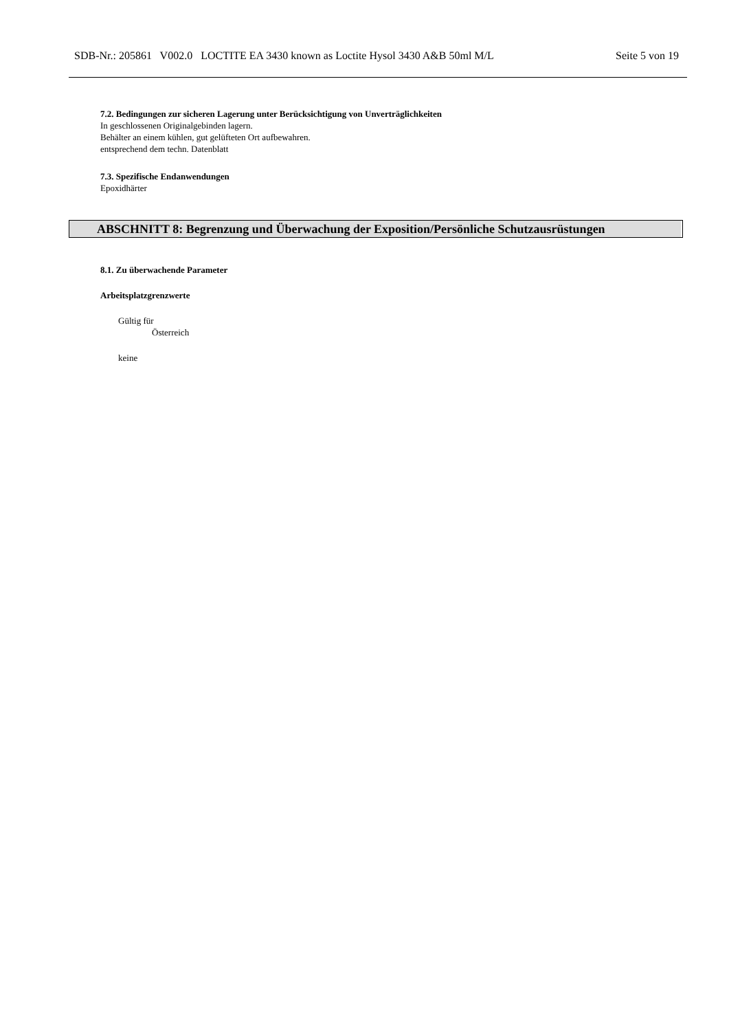SDB-Nr.: 205861 V002.0 LOCTITE EA 3430 known as Loctite Hysol 3430 A&B 50ml M/L Seite 5 von 19
7.2. Bedingungen zur sicheren Lagerung unter Berücksichtigung von Unverträglichkeiten
In geschlossenen Originalgebinden lagern.
Behälter an einem kühlen, gut gelüfteten Ort aufbewahren.
entsprechend dem techn. Datenblatt
7.3. Spezifische Endanwendungen
Epoxidhärter
ABSCHNITT 8: Begrenzung und Überwachung der Exposition/Persönliche Schutzausrüstungen
8.1. Zu überwachende Parameter
Arbeitsplatzgrenzwerte
Gültig für
Österreich
keine